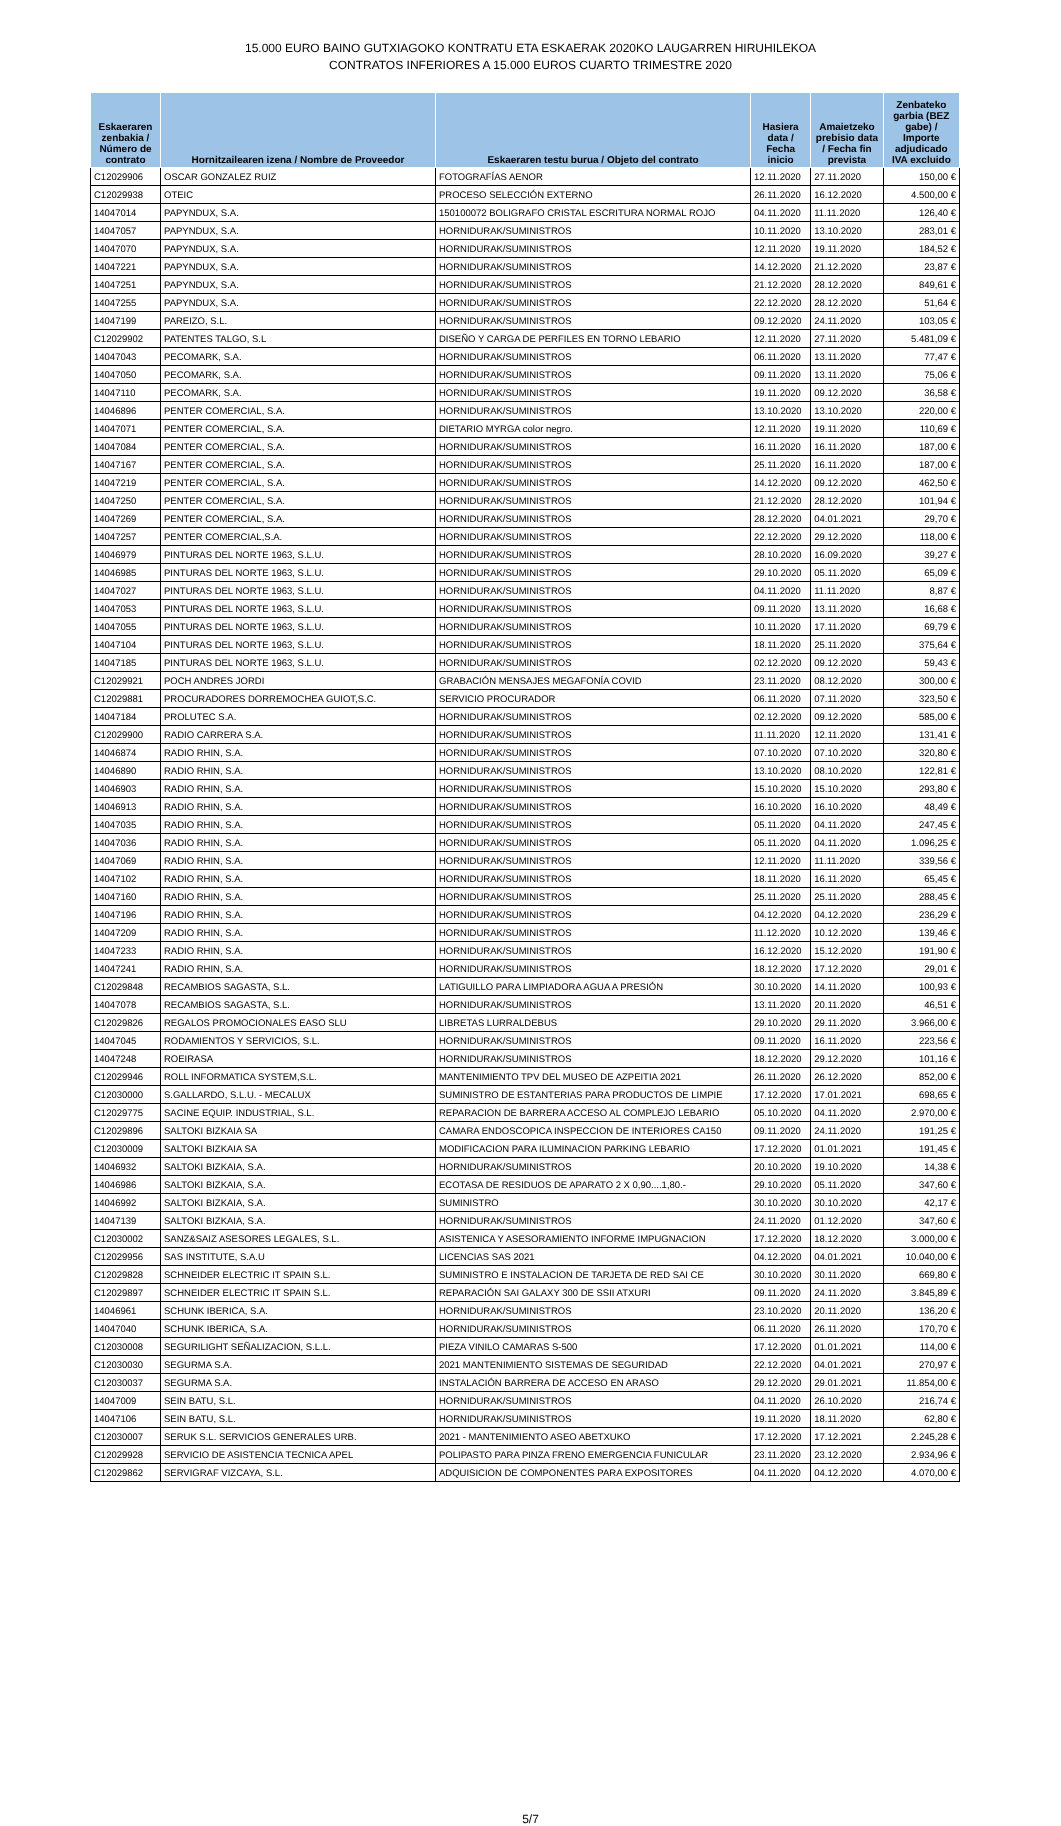15.000 EURO BAINO GUTXIAGOKO KONTRATU ETA ESKAERAK 2020KO LAUGARREN HIRUHILEKOA
CONTRATOS INFERIORES A 15.000 EUROS CUARTO TRIMESTRE 2020
| Eskaeraren zenbakia / Número de contrato | Hornitzailearen izena / Nombre de Proveedor | Eskaeraren testu burua / Objeto del contrato | Hasiera data / Fecha inicio | Amaietzeko prebisio data / Fecha fin prevista | Zenbateko garbia (BEZ gabe) / Importe adjudicado IVA excluido |
| --- | --- | --- | --- | --- | --- |
| C12029906 | OSCAR GONZALEZ RUIZ | FOTOGRAFÍAS AENOR | 12.11.2020 | 27.11.2020 | 150,00 € |
| C12029938 | OTEIC | PROCESO SELECCIÓN EXTERNO | 26.11.2020 | 16.12.2020 | 4.500,00 € |
| 14047014 | PAPYNDUX, S.A. | 150100072 BOLIGRAFO CRISTAL ESCRITURA NORMAL ROJO | 04.11.2020 | 11.11.2020 | 126,40 € |
| 14047057 | PAPYNDUX, S.A. | HORNIDURAK/SUMINISTROS | 10.11.2020 | 13.10.2020 | 283,01 € |
| 14047070 | PAPYNDUX, S.A. | HORNIDURAK/SUMINISTROS | 12.11.2020 | 19.11.2020 | 184,52 € |
| 14047221 | PAPYNDUX, S.A. | HORNIDURAK/SUMINISTROS | 14.12.2020 | 21.12.2020 | 23,87 € |
| 14047251 | PAPYNDUX, S.A. | HORNIDURAK/SUMINISTROS | 21.12.2020 | 28.12.2020 | 849,61 € |
| 14047255 | PAPYNDUX, S.A. | HORNIDURAK/SUMINISTROS | 22.12.2020 | 28.12.2020 | 51,64 € |
| 14047199 | PAREIZO, S.L. | HORNIDURAK/SUMINISTROS | 09.12.2020 | 24.11.2020 | 103,05 € |
| C12029902 | PATENTES TALGO, S.L | DISEÑO Y CARGA DE PERFILES EN TORNO LEBARIO | 12.11.2020 | 27.11.2020 | 5.481,09 € |
| 14047043 | PECOMARK, S.A. | HORNIDURAK/SUMINISTROS | 06.11.2020 | 13.11.2020 | 77,47 € |
| 14047050 | PECOMARK, S.A. | HORNIDURAK/SUMINISTROS | 09.11.2020 | 13.11.2020 | 75,06 € |
| 14047110 | PECOMARK, S.A. | HORNIDURAK/SUMINISTROS | 19.11.2020 | 09.12.2020 | 36,58 € |
| 14046896 | PENTER COMERCIAL, S.A. | HORNIDURAK/SUMINISTROS | 13.10.2020 | 13.10.2020 | 220,00 € |
| 14047071 | PENTER COMERCIAL, S.A. | DIETARIO MYRGA color negro. | 12.11.2020 | 19.11.2020 | 110,69 € |
| 14047084 | PENTER COMERCIAL, S.A. | HORNIDURAK/SUMINISTROS | 16.11.2020 | 16.11.2020 | 187,00 € |
| 14047167 | PENTER COMERCIAL, S.A. | HORNIDURAK/SUMINISTROS | 25.11.2020 | 16.11.2020 | 187,00 € |
| 14047219 | PENTER COMERCIAL, S.A. | HORNIDURAK/SUMINISTROS | 14.12.2020 | 09.12.2020 | 462,50 € |
| 14047250 | PENTER COMERCIAL, S.A. | HORNIDURAK/SUMINISTROS | 21.12.2020 | 28.12.2020 | 101,94 € |
| 14047269 | PENTER COMERCIAL, S.A. | HORNIDURAK/SUMINISTROS | 28.12.2020 | 04.01.2021 | 29,70 € |
| 14047257 | PENTER COMERCIAL,S.A. | HORNIDURAK/SUMINISTROS | 22.12.2020 | 29.12.2020 | 118,00 € |
| 14046979 | PINTURAS DEL NORTE 1963, S.L.U. | HORNIDURAK/SUMINISTROS | 28.10.2020 | 16.09.2020 | 39,27 € |
| 14046985 | PINTURAS DEL NORTE 1963, S.L.U. | HORNIDURAK/SUMINISTROS | 29.10.2020 | 05.11.2020 | 65,09 € |
| 14047027 | PINTURAS DEL NORTE 1963, S.L.U. | HORNIDURAK/SUMINISTROS | 04.11.2020 | 11.11.2020 | 8,87 € |
| 14047053 | PINTURAS DEL NORTE 1963, S.L.U. | HORNIDURAK/SUMINISTROS | 09.11.2020 | 13.11.2020 | 16,68 € |
| 14047055 | PINTURAS DEL NORTE 1963, S.L.U. | HORNIDURAK/SUMINISTROS | 10.11.2020 | 17.11.2020 | 69,79 € |
| 14047104 | PINTURAS DEL NORTE 1963, S.L.U. | HORNIDURAK/SUMINISTROS | 18.11.2020 | 25.11.2020 | 375,64 € |
| 14047185 | PINTURAS DEL NORTE 1963, S.L.U. | HORNIDURAK/SUMINISTROS | 02.12.2020 | 09.12.2020 | 59,43 € |
| C12029921 | POCH ANDRES JORDI | GRABACIÓN MENSAJES MEGAFONÍA COVID | 23.11.2020 | 08.12.2020 | 300,00 € |
| C12029881 | PROCURADORES DORREMOCHEA GUIOT,S.C. | SERVICIO PROCURADOR | 06.11.2020 | 07.11.2020 | 323,50 € |
| 14047184 | PROLUTEC S.A. | HORNIDURAK/SUMINISTROS | 02.12.2020 | 09.12.2020 | 585,00 € |
| C12029900 | RADIO CARRERA S.A. | HORNIDURAK/SUMINISTROS | 11.11.2020 | 12.11.2020 | 131,41 € |
| 14046874 | RADIO RHIN, S.A. | HORNIDURAK/SUMINISTROS | 07.10.2020 | 07.10.2020 | 320,80 € |
| 14046890 | RADIO RHIN, S.A. | HORNIDURAK/SUMINISTROS | 13.10.2020 | 08.10.2020 | 122,81 € |
| 14046903 | RADIO RHIN, S.A. | HORNIDURAK/SUMINISTROS | 15.10.2020 | 15.10.2020 | 293,80 € |
| 14046913 | RADIO RHIN, S.A. | HORNIDURAK/SUMINISTROS | 16.10.2020 | 16.10.2020 | 48,49 € |
| 14047035 | RADIO RHIN, S.A. | HORNIDURAK/SUMINISTROS | 05.11.2020 | 04.11.2020 | 247,45 € |
| 14047036 | RADIO RHIN, S.A. | HORNIDURAK/SUMINISTROS | 05.11.2020 | 04.11.2020 | 1.096,25 € |
| 14047069 | RADIO RHIN, S.A. | HORNIDURAK/SUMINISTROS | 12.11.2020 | 11.11.2020 | 339,56 € |
| 14047102 | RADIO RHIN, S.A. | HORNIDURAK/SUMINISTROS | 18.11.2020 | 16.11.2020 | 65,45 € |
| 14047160 | RADIO RHIN, S.A. | HORNIDURAK/SUMINISTROS | 25.11.2020 | 25.11.2020 | 288,45 € |
| 14047196 | RADIO RHIN, S.A. | HORNIDURAK/SUMINISTROS | 04.12.2020 | 04.12.2020 | 236,29 € |
| 14047209 | RADIO RHIN, S.A. | HORNIDURAK/SUMINISTROS | 11.12.2020 | 10.12.2020 | 139,46 € |
| 14047233 | RADIO RHIN, S.A. | HORNIDURAK/SUMINISTROS | 16.12.2020 | 15.12.2020 | 191,90 € |
| 14047241 | RADIO RHIN, S.A. | HORNIDURAK/SUMINISTROS | 18.12.2020 | 17.12.2020 | 29,01 € |
| C12029848 | RECAMBIOS SAGASTA, S.L. | LATIGUILLO PARA LIMPIADORA AGUA A PRESIÓN | 30.10.2020 | 14.11.2020 | 100,93 € |
| 14047078 | RECAMBIOS SAGASTA, S.L. | HORNIDURAK/SUMINISTROS | 13.11.2020 | 20.11.2020 | 46,51 € |
| C12029826 | REGALOS PROMOCIONALES EASO SLU | LIBRETAS LURRALDEBUS | 29.10.2020 | 29.11.2020 | 3.966,00 € |
| 14047045 | RODAMIENTOS Y SERVICIOS, S.L. | HORNIDURAK/SUMINISTROS | 09.11.2020 | 16.11.2020 | 223,56 € |
| 14047248 | ROEIRASA | HORNIDURAK/SUMINISTROS | 18.12.2020 | 29.12.2020 | 101,16 € |
| C12029946 | ROLL INFORMATICA SYSTEM,S.L. | MANTENIMIENTO TPV DEL MUSEO DE AZPEITIA 2021 | 26.11.2020 | 26.12.2020 | 852,00 € |
| C12030000 | S.GALLARDO, S.L.U. - MECALUX | SUMINISTRO DE ESTANTERIAS PARA PRODUCTOS DE LIMPIE | 17.12.2020 | 17.01.2021 | 698,65 € |
| C12029775 | SACINE EQUIP. INDUSTRIAL, S.L. | REPARACION DE BARRERA ACCESO AL COMPLEJO LEBARIO | 05.10.2020 | 04.11.2020 | 2.970,00 € |
| C12029896 | SALTOKI BIZKAIA SA | CAMARA ENDOSCOPICA INSPECCION DE INTERIORES CA150 | 09.11.2020 | 24.11.2020 | 191,25 € |
| C12030009 | SALTOKI BIZKAIA SA | MODIFICACION PARA ILUMINACION PARKING LEBARIO | 17.12.2020 | 01.01.2021 | 191,45 € |
| 14046932 | SALTOKI BIZKAIA, S.A. | HORNIDURAK/SUMINISTROS | 20.10.2020 | 19.10.2020 | 14,38 € |
| 14046986 | SALTOKI BIZKAIA, S.A. | ECOTASA DE RESIDUOS DE APARATO 2 X 0,90....1,80.- | 29.10.2020 | 05.11.2020 | 347,60 € |
| 14046992 | SALTOKI BIZKAIA, S.A. | SUMINISTRO | 30.10.2020 | 30.10.2020 | 42,17 € |
| 14047139 | SALTOKI BIZKAIA, S.A. | HORNIDURAK/SUMINISTROS | 24.11.2020 | 01.12.2020 | 347,60 € |
| C12030002 | SANZ&SAIZ ASESORES LEGALES, S.L. | ASISTENICA Y ASESORAMIENTO INFORME IMPUGNACION | 17.12.2020 | 18.12.2020 | 3.000,00 € |
| C12029956 | SAS INSTITUTE, S.A.U | LICENCIAS SAS 2021 | 04.12.2020 | 04.01.2021 | 10.040,00 € |
| C12029828 | SCHNEIDER ELECTRIC IT SPAIN S.L. | SUMINISTRO E INSTALACION DE TARJETA DE RED SAI CE | 30.10.2020 | 30.11.2020 | 669,80 € |
| C12029897 | SCHNEIDER ELECTRIC IT SPAIN S.L. | REPARACIÓN SAI GALAXY 300 DE SSII ATXURI | 09.11.2020 | 24.11.2020 | 3.845,89 € |
| 14046961 | SCHUNK IBERICA, S.A. | HORNIDURAK/SUMINISTROS | 23.10.2020 | 20.11.2020 | 136,20 € |
| 14047040 | SCHUNK IBERICA, S.A. | HORNIDURAK/SUMINISTROS | 06.11.2020 | 26.11.2020 | 170,70 € |
| C12030008 | SEGURILIGHT SEÑALIZACION, S.L.L. | PIEZA VINILO CAMARAS S-500 | 17.12.2020 | 01.01.2021 | 114,00 € |
| C12030030 | SEGURMA S.A. | 2021 MANTENIMIENTO SISTEMAS DE SEGURIDAD | 22.12.2020 | 04.01.2021 | 270,97 € |
| C12030037 | SEGURMA S.A. | INSTALACIÓN BARRERA DE ACCESO EN ARASO | 29.12.2020 | 29.01.2021 | 11.854,00 € |
| 14047009 | SEIN BATU, S.L. | HORNIDURAK/SUMINISTROS | 04.11.2020 | 26.10.2020 | 216,74 € |
| 14047106 | SEIN BATU, S.L. | HORNIDURAK/SUMINISTROS | 19.11.2020 | 18.11.2020 | 62,80 € |
| C12030007 | SERUK S.L. SERVICIOS GENERALES URB. | 2021 - MANTENIMIENTO ASEO ABETXUKO | 17.12.2020 | 17.12.2021 | 2.245,28 € |
| C12029928 | SERVICIO DE ASISTENCIA TECNICA APEL | POLIPASTO PARA PINZA FRENO EMERGENCIA FUNICULAR | 23.11.2020 | 23.12.2020 | 2.934,96 € |
| C12029862 | SERVIGRAF VIZCAYA, S.L. | ADQUISICION DE COMPONENTES PARA EXPOSITORES | 04.11.2020 | 04.12.2020 | 4.070,00 € |
5/7